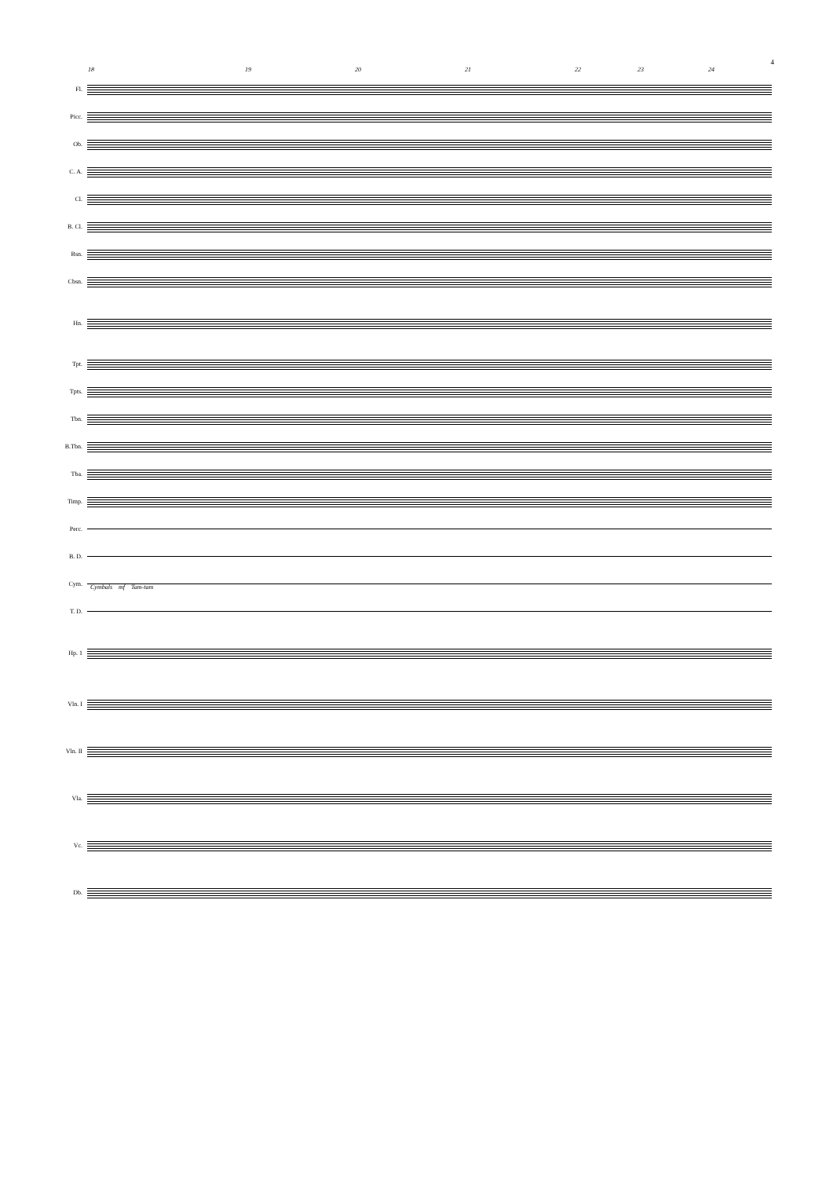4
18 19 20 21 22 23 24
Fl.
Picc.
Ob.
C. A.
Cl.
B. Cl.
Bsn.
Cbsn.
Hn.
Tpt.
Tpts.
Tbn.
B.Tbn.
Tba.
Timp.
Perc.
B. D.
Cym.
Cymbals mf Tam-tam
T. D.
Hp. 1
Vln. I
Vln. II
Vla.
Vc.
Db.